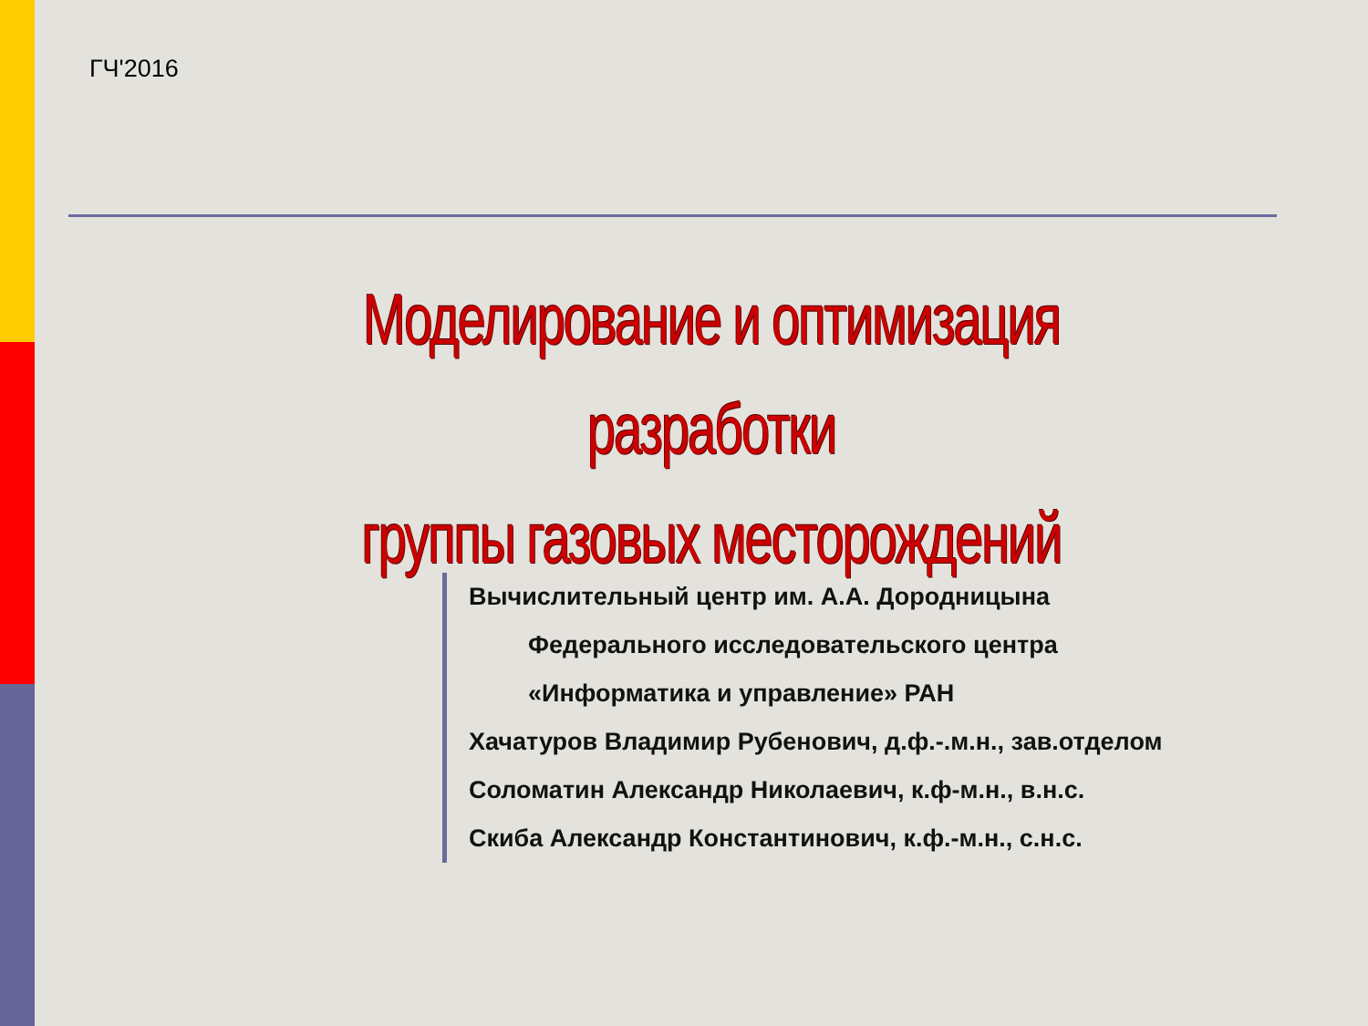ГЧ'2016
Моделирование и оптимизация разработки
группы газовых месторождений
Вычислительный центр им. А.А. Дородницына
Федерального исследовательского центра
«Информатика и управление» РАН
Хачатуров Владимир Рубенович, д.ф.-.м.н., зав.отделом
Соломатин Александр Николаевич, к.ф-м.н., в.н.с.
Скиба Александр Константинович, к.ф.-м.н., с.н.с.